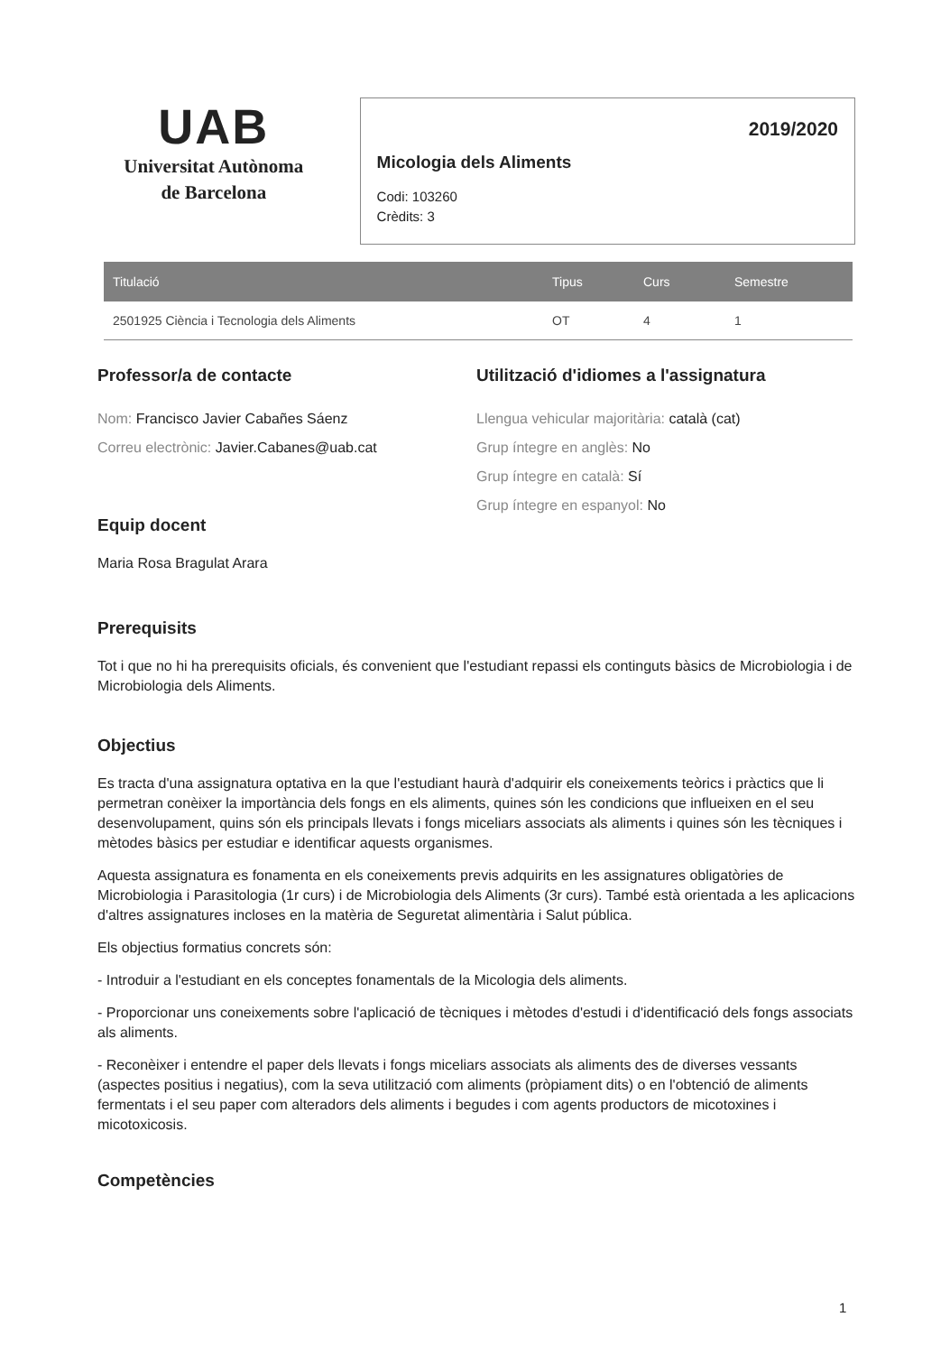UAB
Universitat Autònoma
de Barcelona
2019/2020
Micologia dels Aliments
Codi: 103260
Crèdits: 3
| Titulació | Tipus | Curs | Semestre |
| --- | --- | --- | --- |
| 2501925 Ciència i Tecnologia dels Aliments | OT | 4 | 1 |
Professor/a de contacte
Nom: Francisco Javier Cabañes Sáenz
Correu electrònic: Javier.Cabanes@uab.cat
Equip docent
Maria Rosa Bragulat Arara
Utilització d'idiomes a l'assignatura
Llengua vehicular majoritària: català (cat)
Grup íntegre en anglès: No
Grup íntegre en català: Sí
Grup íntegre en espanyol: No
Prerequisits
Tot i que no hi ha prerequisits oficials, és convenient que l'estudiant repassi els continguts bàsics de Microbiologia i de Microbiologia dels Aliments.
Objectius
Es tracta d'una assignatura optativa en la que l'estudiant haurà d'adquirir els coneixements teòrics i pràctics que li permetran conèixer la importància dels fongs en els aliments, quines són les condicions que influeixen en el seu desenvolupament, quins són els principals llevats i fongs miceliars associats als aliments i quines són les tècniques i mètodes bàsics per estudiar e identificar aquests organismes.
Aquesta assignatura es fonamenta en els coneixements previs adquirits en les assignatures obligatòries de Microbiologia i Parasitologia (1r curs) i de Microbiologia dels Aliments (3r curs). També està orientada a les aplicacions d'altres assignatures incloses en la matèria de Seguretat alimentària i Salut pública.
Els objectius formatius concrets són:
- Introduir a l'estudiant en els conceptes fonamentals de la Micologia dels aliments.
- Proporcionar uns coneixements sobre l'aplicació de tècniques i mètodes d'estudi i d'identificació dels fongs associats als aliments.
- Reconèixer i entendre el paper dels llevats i fongs miceliars associats als aliments des de diverses vessants (aspectes positius i negatius), com la seva utilització com aliments (pròpiament dits) o en l'obtenció de aliments fermentats i el seu paper com alteradors dels aliments i begudes i com agents productors de micotoxines i micotoxicosis.
Competències
1